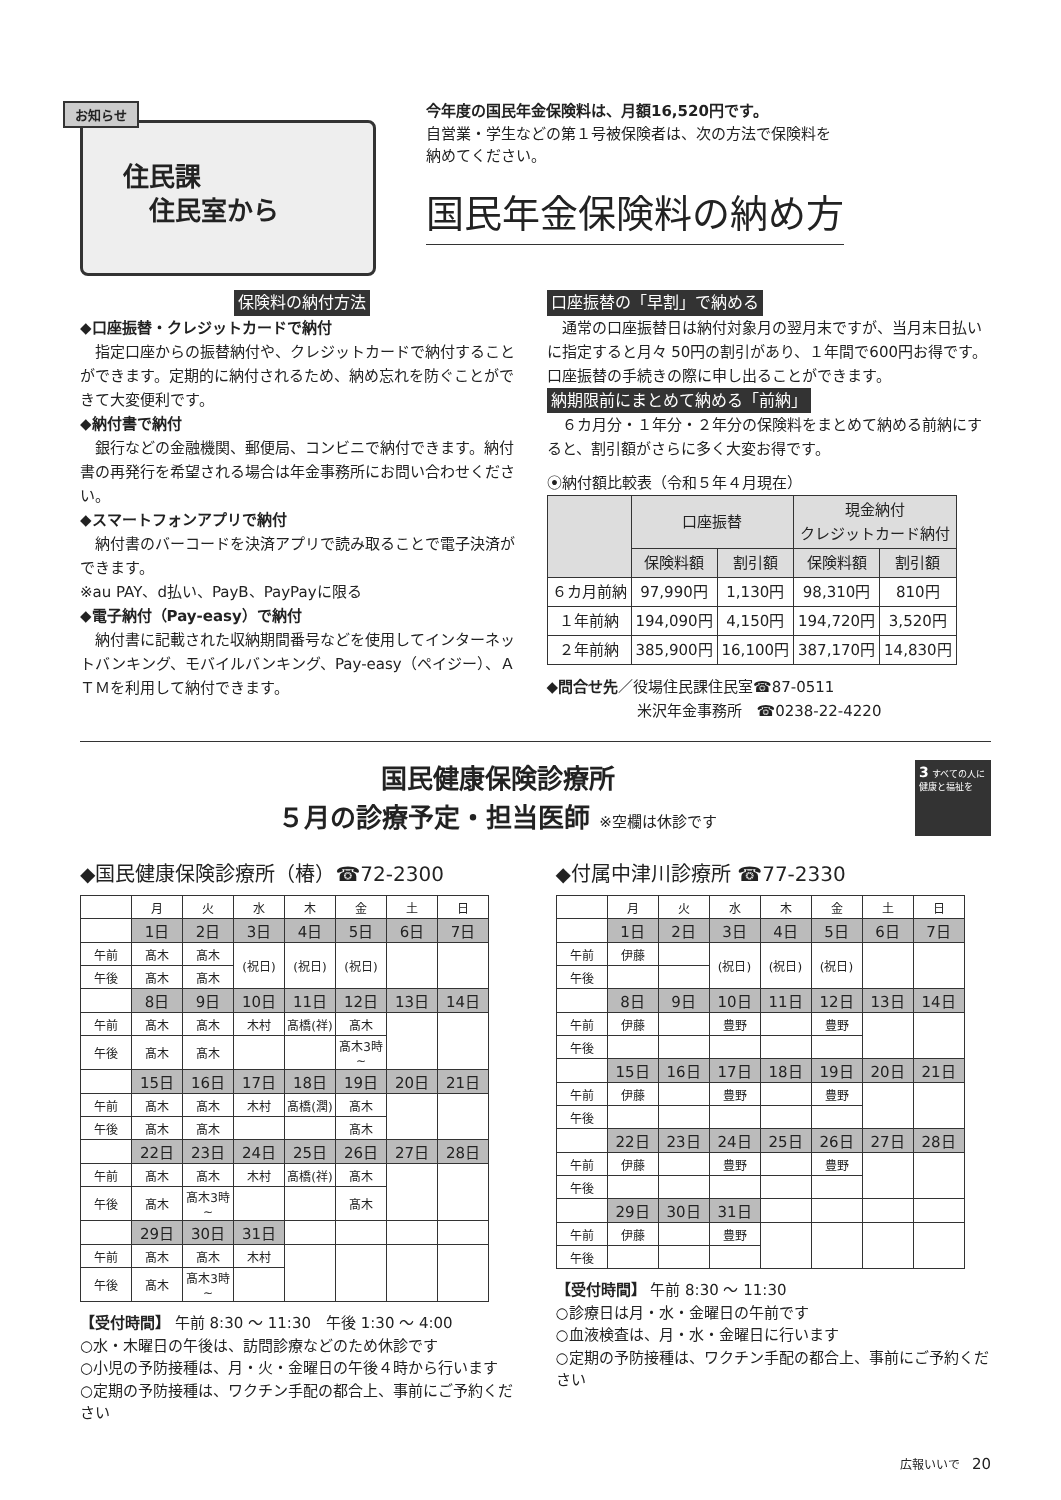お知らせ
住民課
　住民室から
今年度の国民年金保険料は、月額16,520円です。
自営業・学生などの第１号被保険者は、次の方法で保険料を
納めてください。
国民年金保険料の納め方
保険料の納付方法
◆口座振替・クレジットカードで納付
　指定口座からの振替納付や、クレジットカードで納付することができます。定期的に納付されるため、納め忘れを防ぐことができて大変便利です。
◆納付書で納付
　銀行などの金融機関、郵便局、コンビニで納付できます。納付書の再発行を希望される場合は年金事務所にお問い合わせください。
◆スマートフォンアプリで納付
　納付書のバーコードを決済アプリで読み取ることで電子決済ができます。
※au PAY、d払い、PayB、PayPayに限る
◆電子納付（Pay-easy）で納付
　納付書に記載された収納期間番号などを使用してインターネットバンキング、モバイルバンキング、Pay-easy（ペイジー）、ＡＴＭを利用して納付できます。
口座振替の「早割」で納める
　通常の口座振替日は納付対象月の翌月末ですが、当月末日払いに指定すると月々 50円の割引があり、１年間で600円お得です。口座振替の手続きの際に申し出ることができます。
納期限前にまとめて納める「前納」
　６カ月分・１年分・２年分の保険料をまとめて納める前納にすると、割引額がさらに多く大変お得です。
⦿納付額比較表（令和５年４月現在）
| | 口座振替 | | 現金納付 クレジットカード納付 | |
| --- | --- | --- | --- | --- |
| | 保険料額 | 割引額 | 保険料額 | 割引額 |
| ６カ月前納 | 97,990円 | 1,130円 | 98,310円 | 810円 |
| １年前納 | 194,090円 | 4,150円 | 194,720円 | 3,520円 |
| ２年前納 | 385,900円 | 16,100円 | 387,170円 | 14,830円 |
◆問合せ先／役場住民課住民室☎87-0511
　　　　　　米沢年金事務所　☎0238-22-4220
国民健康保険診療所
５月の診療予定・担当医師 ※空欄は休診です
3 すべての人に健康と福祉を
◆国民健康保険診療所（椿）☎72-2300
| | 月 | 火 | 水 | 木 | 金 | 土 | 日 |
| | 1日 | 2日 | 3日 | 4日 | 5日 | 6日 | 7日 |
| 午前 | 髙木 | 髙木 | (祝日) | (祝日) | (祝日) | | |
| 午後 | 髙木 | 髙木 | | | | | |
| | 8日 | 9日 | 10日 | 11日 | 12日 | 13日 | 14日 |
| 午前 | 髙木 | 髙木 | 木村 | 髙橋(祥) | 髙木 | | |
| 午後 | 髙木 | 髙木 | | | 髙木3時~ | | |
| | 15日 | 16日 | 17日 | 18日 | 19日 | 20日 | 21日 |
| 午前 | 髙木 | 髙木 | 木村 | 髙橋(潤) | 髙木 | | |
| 午後 | 髙木 | 髙木 | | | 髙木 | | |
| | 22日 | 23日 | 24日 | 25日 | 26日 | 27日 | 28日 |
| 午前 | 髙木 | 髙木 | 木村 | 髙橋(祥) | 髙木 | | |
| 午後 | 髙木 | 髙木3時~ | | | 髙木 | | |
| | 29日 | 30日 | 31日 | | | | |
| 午前 | 髙木 | 髙木 | 木村 | | | | |
| 午後 | 髙木 | 髙木3時~ | | | | | |
【受付時間】 午前 8:30 ～ 11:30　午後 1:30 ～ 4:00
○水・木曜日の午後は、訪問診療などのため休診です
○小児の予防接種は、月・火・金曜日の午後４時から行います
○定期の予防接種は、ワクチン手配の都合上、事前にご予約ください
◆付属中津川診療所 ☎77-2330
| | 月 | 火 | 水 | 木 | 金 | 土 | 日 |
| | 1日 | 2日 | 3日 | 4日 | 5日 | 6日 | 7日 |
| 午前 | 伊藤 | | (祝日) | (祝日) | (祝日) | | |
| 午後 | | | | | | | |
| | 8日 | 9日 | 10日 | 11日 | 12日 | 13日 | 14日 |
| 午前 | 伊藤 | | 豊野 | | 豊野 | | |
| 午後 | | | | | | | |
| | 15日 | 16日 | 17日 | 18日 | 19日 | 20日 | 21日 |
| 午前 | 伊藤 | | 豊野 | | 豊野 | | |
| 午後 | | | | | | | |
| | 22日 | 23日 | 24日 | 25日 | 26日 | 27日 | 28日 |
| 午前 | 伊藤 | | 豊野 | | 豊野 | | |
| 午後 | | | | | | | |
| | 29日 | 30日 | 31日 | | | | |
| 午前 | 伊藤 | | 豊野 | | | | |
| 午後 | | | | | | | |
【受付時間】 午前 8:30 ～ 11:30
○診療日は月・水・金曜日の午前です
○血液検査は、月・水・金曜日に行います
○定期の予防接種は、ワクチン手配の都合上、事前にご予約ください
広報いいで　20